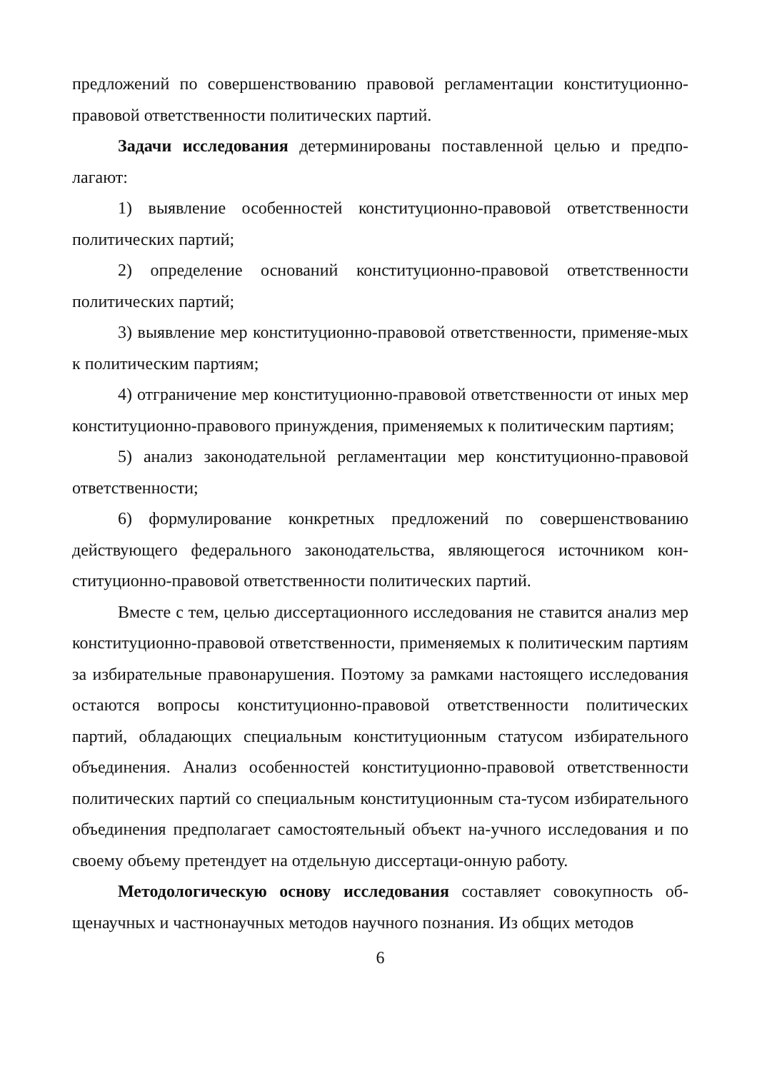предложений по совершенствованию правовой регламентации конституционно-правовой ответственности политических партий.
Задачи исследования детерминированы поставленной целью и предпо-лагают:
1) выявление особенностей конституционно-правовой ответственности политических партий;
2) определение оснований конституционно-правовой ответственности политических партий;
3) выявление мер конституционно-правовой ответственности, применяе-мых к политическим партиям;
4) отграничение мер конституционно-правовой ответственности от иных мер конституционно-правового принуждения, применяемых к политическим партиям;
5) анализ законодательной регламентации мер конституционно-правовой ответственности;
6) формулирование конкретных предложений по совершенствованию действующего федерального законодательства, являющегося источником кон-ституционно-правовой ответственности политических партий.
Вместе с тем, целью диссертационного исследования не ставится анализ мер конституционно-правовой ответственности, применяемых к политическим партиям за избирательные правонарушения. Поэтому за рамками настоящего исследования остаются вопросы конституционно-правовой ответственности политических партий, обладающих специальным конституционным статусом избирательного объединения. Анализ особенностей конституционно-правовой ответственности политических партий со специальным конституционным ста-тусом избирательного объединения предполагает самостоятельный объект на-учного исследования и по своему объему претендует на отдельную диссертаци-онную работу.
Методологическую основу исследования составляет совокупность об-щенаучных и частнонаучных методов научного познания. Из общих методов
6